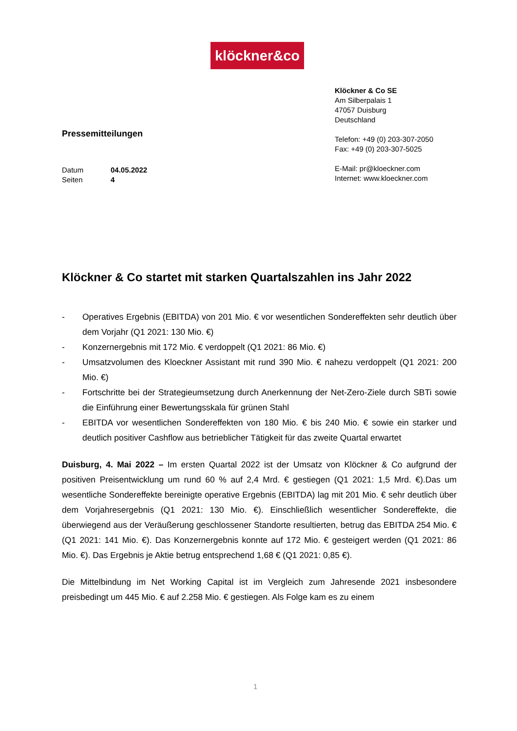klöckner&co
Pressemitteilungen
Datum 04.05.2022
Seiten 4
Klöckner & Co SE
Am Silberpalais 1
47057 Duisburg
Deutschland
Telefon: +49 (0) 203-307-2050
Fax: +49 (0) 203-307-5025
E-Mail: pr@kloeckner.com
Internet: www.kloeckner.com
Klöckner & Co startet mit starken Quartalszahlen ins Jahr 2022
- Operatives Ergebnis (EBITDA) von 201 Mio. € vor wesentlichen Sondereffekten sehr deutlich über dem Vorjahr (Q1 2021: 130 Mio. €)
- Konzernergebnis mit 172 Mio. € verdoppelt (Q1 2021: 86 Mio. €)
- Umsatzvolumen des Kloeckner Assistant mit rund 390 Mio. € nahezu verdoppelt (Q1 2021: 200 Mio. €)
- Fortschritte bei der Strategieumsetzung durch Anerkennung der Net-Zero-Ziele durch SBTi sowie die Einführung einer Bewertungsskala für grünen Stahl
- EBITDA vor wesentlichen Sondereffekten von 180 Mio. € bis 240 Mio. € sowie ein starker und deutlich positiver Cashflow aus betrieblicher Tätigkeit für das zweite Quartal erwartet
Duisburg, 4. Mai 2022 – Im ersten Quartal 2022 ist der Umsatz von Klöckner & Co aufgrund der positiven Preisentwicklung um rund 60 % auf 2,4 Mrd. € gestiegen (Q1 2021: 1,5 Mrd. €).Das um wesentliche Sondereffekte bereinigte operative Ergebnis (EBITDA) lag mit 201 Mio. € sehr deutlich über dem Vorjahresergebnis (Q1 2021: 130 Mio. €). Einschließlich wesentlicher Sondereffekte, die überwiegend aus der Veräußerung geschlossener Standorte resultierten, betrug das EBITDA 254 Mio. € (Q1 2021: 141 Mio. €). Das Konzernergebnis konnte auf 172 Mio. € gesteigert werden (Q1 2021: 86 Mio. €). Das Ergebnis je Aktie betrug entsprechend 1,68 € (Q1 2021: 0,85 €).
Die Mittelbindung im Net Working Capital ist im Vergleich zum Jahresende 2021 insbesondere preisbedingt um 445 Mio. € auf 2.258 Mio. € gestiegen. Als Folge kam es zu einem
1